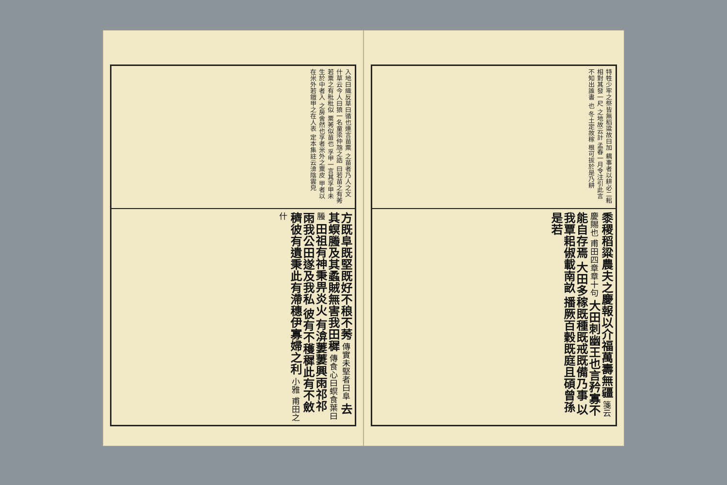入地曰織反草曰循也連言苗粟 之苗者乃人之文 什草云今人曰狼一名童梁仲虺之誥 曰若苗之有莠若粟之有秕秕似 粟莠似苗也 孚甲一言其孚甲未生於中者入 之房舍然也孚者米外之粟皮 甲者以在米外若鎧甲之在人表 定本集註云渰陰雲皃
方既阜既堅既好不稂不莠 傳實未堅者曰阜 去其螟螣及其蟊賊無害我田穉 傳食心曰螟食葉曰螣 田祖有神秉畀炎火 有渰萋萋興雨祁祁雨我公田遂及我私 彼有不穫穉此有不斂穧彼有遺秉此有滯穗伊寡婦之利 小雅 甫田之什
特牲少牢之祭皆無稻粱故曰加 耦事者以耕必二耜相對其發一尺 之地故云計 孟春一月令注引此言不知出誰書 也 冬土定故稼 根可拔於是乃耕
黍稷稻粱農夫之慶報以介福萬壽無疆 箋云慶賜也 甫田四章章十句 大田刺幽王也言矜寡不能自存焉 大田多稼既種既戒既備乃事 以我覃耜俶載南畝 播厥百穀既庭且碩曾孫是若